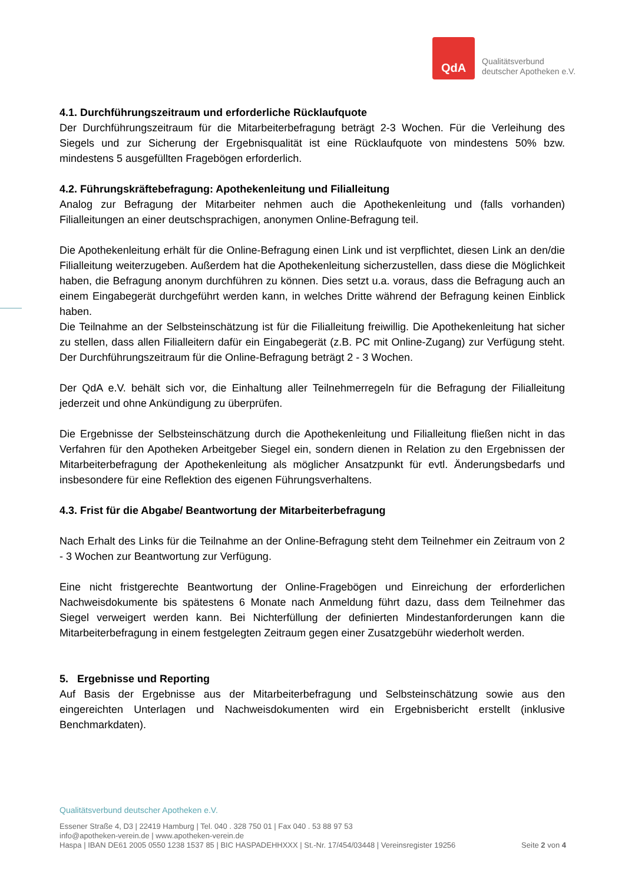QdA
Qualitätsverbund
deutscher Apotheken e.V.
4.1. Durchführungszeitraum und erforderliche Rücklaufquote
Der Durchführungszeitraum für die Mitarbeiterbefragung beträgt 2-3 Wochen. Für die Verleihung des Siegels und zur Sicherung der Ergebnisqualität ist eine Rücklaufquote von mindestens 50% bzw. mindestens 5 ausgefüllten Fragebögen erforderlich.
4.2. Führungskräftebefragung: Apothekenleitung und Filialleitung
Analog zur Befragung der Mitarbeiter nehmen auch die Apothekenleitung und (falls vorhanden) Filialleitungen an einer deutschsprachigen, anonymen Online-Befragung teil.
Die Apothekenleitung erhält für die Online-Befragung einen Link und ist verpflichtet, diesen Link an den/die Filialleitung weiterzugeben. Außerdem hat die Apothekenleitung sicherzustellen, dass diese die Möglichkeit haben, die Befragung anonym durchführen zu können. Dies setzt u.a. voraus, dass die Befragung auch an einem Eingabegerät durchgeführt werden kann, in welches Dritte während der Befragung keinen Einblick haben.
Die Teilnahme an der Selbsteinschätzung ist für die Filialleitung freiwillig. Die Apothekenleitung hat sicher zu stellen, dass allen Filialleitern dafür ein Eingabegerät (z.B. PC mit Online-Zugang) zur Verfügung steht. Der Durchführungszeitraum für die Online-Befragung beträgt 2 - 3 Wochen.
Der QdA e.V. behält sich vor, die Einhaltung aller Teilnehmerregeln für die Befragung der Filialleitung jederzeit und ohne Ankündigung zu überprüfen.
Die Ergebnisse der Selbsteinschätzung durch die Apothekenleitung und Filialleitung fließen nicht in das Verfahren für den Apotheken Arbeitgeber Siegel ein, sondern dienen in Relation zu den Ergebnissen der Mitarbeiterbefragung der Apothekenleitung als möglicher Ansatzpunkt für evtl. Änderungsbedarfs und insbesondere für eine Reflektion des eigenen Führungsverhaltens.
4.3. Frist für die Abgabe/ Beantwortung der Mitarbeiterbefragung
Nach Erhalt des Links für die Teilnahme an der Online-Befragung steht dem Teilnehmer ein Zeitraum von 2 - 3 Wochen zur Beantwortung zur Verfügung.
Eine nicht fristgerechte Beantwortung der Online-Fragebögen und Einreichung der erforderlichen Nachweisdokumente bis spätestens 6 Monate nach Anmeldung führt dazu, dass dem Teilnehmer das Siegel verweigert werden kann. Bei Nichterfüllung der definierten Mindestanforderungen kann die Mitarbeiterbefragung in einem festgelegten Zeitraum gegen einer Zusatzgebühr wiederholt werden.
5. Ergebnisse und Reporting
Auf Basis der Ergebnisse aus der Mitarbeiterbefragung und Selbsteinschätzung sowie aus den eingereichten Unterlagen und Nachweisdokumenten wird ein Ergebnisbericht erstellt (inklusive Benchmarkdaten).
Qualitätsverbund deutscher Apotheken e.V.
Essener Straße 4, D3 | 22419 Hamburg | Tel. 040 . 328 750 01 | Fax 040 . 53 88 97 53
info@apotheken-verein.de | www.apotheken-verein.de
Haspa | IBAN DE61 2005 0550 1238 1537 85 | BIC HASPADEHHXXX | St.-Nr. 17/454/03448 | Vereinsregister 19256 Seite 2 von 4